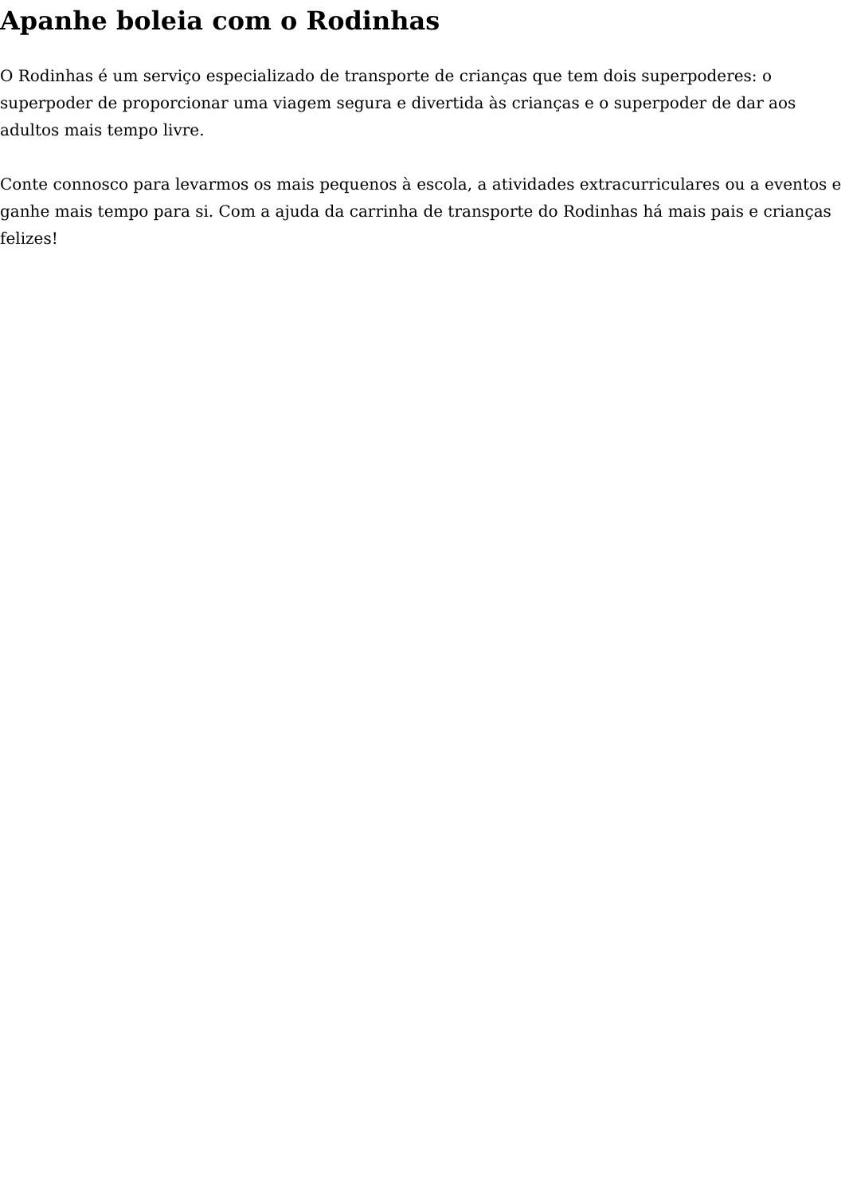Apanhe boleia com o Rodinhas
O Rodinhas é um serviço especializado de transporte de crianças que tem dois superpoderes: o superpoder de proporcionar uma viagem segura e divertida às crianças e o superpoder de dar aos adultos mais tempo livre.
Conte connosco para levarmos os mais pequenos à escola, a atividades extracurriculares ou a eventos e ganhe mais tempo para si. Com a ajuda da carrinha de transporte do Rodinhas há mais pais e crianças felizes!